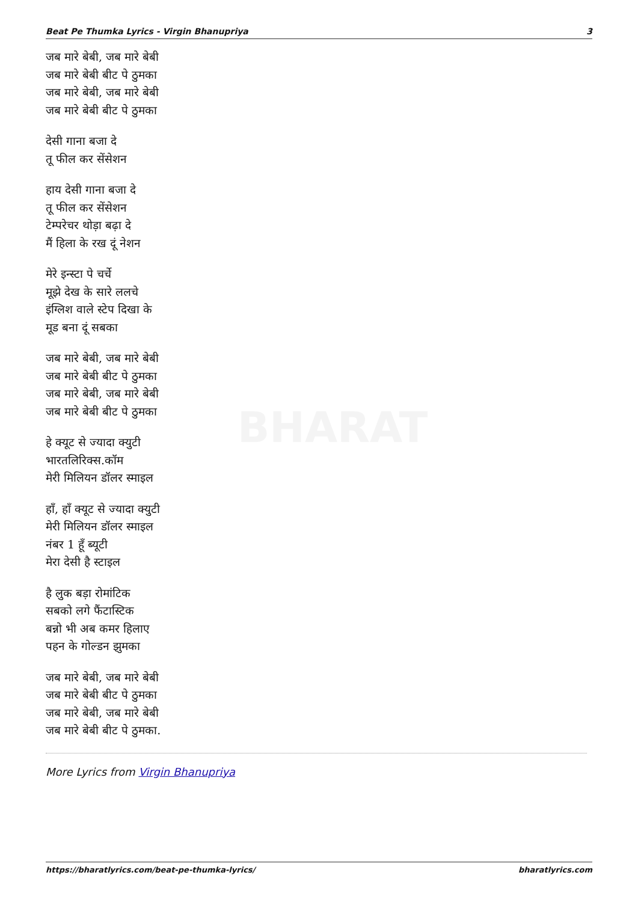Beat Pe Thumka Lyrics - Virgin Bhanupriya 3
BHARAT
जब मारे बेबी, जब मारे बेबी
जब मारे बेबी बीट पे ठुमका
जब मारे बेबी, जब मारे बेबी
जब मारे बेबी बीट पे ठुमका
देसी गाना बजा दे
तू फील कर सेंसेशन
हाय देसी गाना बजा दे
तू फील कर सेंसेशन
टेम्परेचर थोड़ा बढ़ा दे
मैं हिला के रख दूं नेशन
मेरे इन्स्टा पे चर्चे
मूझे देख के सारे ललचे
इंग्लिश वाले स्टेप दिखा के
मूड बना दूं सबका
जब मारे बेबी, जब मारे बेबी
जब मारे बेबी बीट पे ठुमका
जब मारे बेबी, जब मारे बेबी
जब मारे बेबी बीट पे ठुमका
हे क्यूट से ज्यादा क्युटी
भारतलिरिक्स.कॉम
मेरी मिलियन डॉलर स्माइल
हाँ, हाँ क्यूट से ज्यादा क्युटी
मेरी मिलियन डॉलर स्माइल
नंबर 1 हूँ ब्यूटी
मेरा देसी है स्टाइल
है लुक बड़ा रोमांटिक
सबको लगे फैंटास्टिक
बन्नो भी अब कमर हिलाए
पहन के गोल्डन झुमका
जब मारे बेबी, जब मारे बेबी
जब मारे बेबी बीट पे ठुमका
जब मारे बेबी, जब मारे बेबी
जब मारे बेबी बीट पे ठुमका.
More Lyrics from Virgin Bhanupriya
https://bharatlyrics.com/beat-pe-thumka-lyrics/ bharatlyrics.com